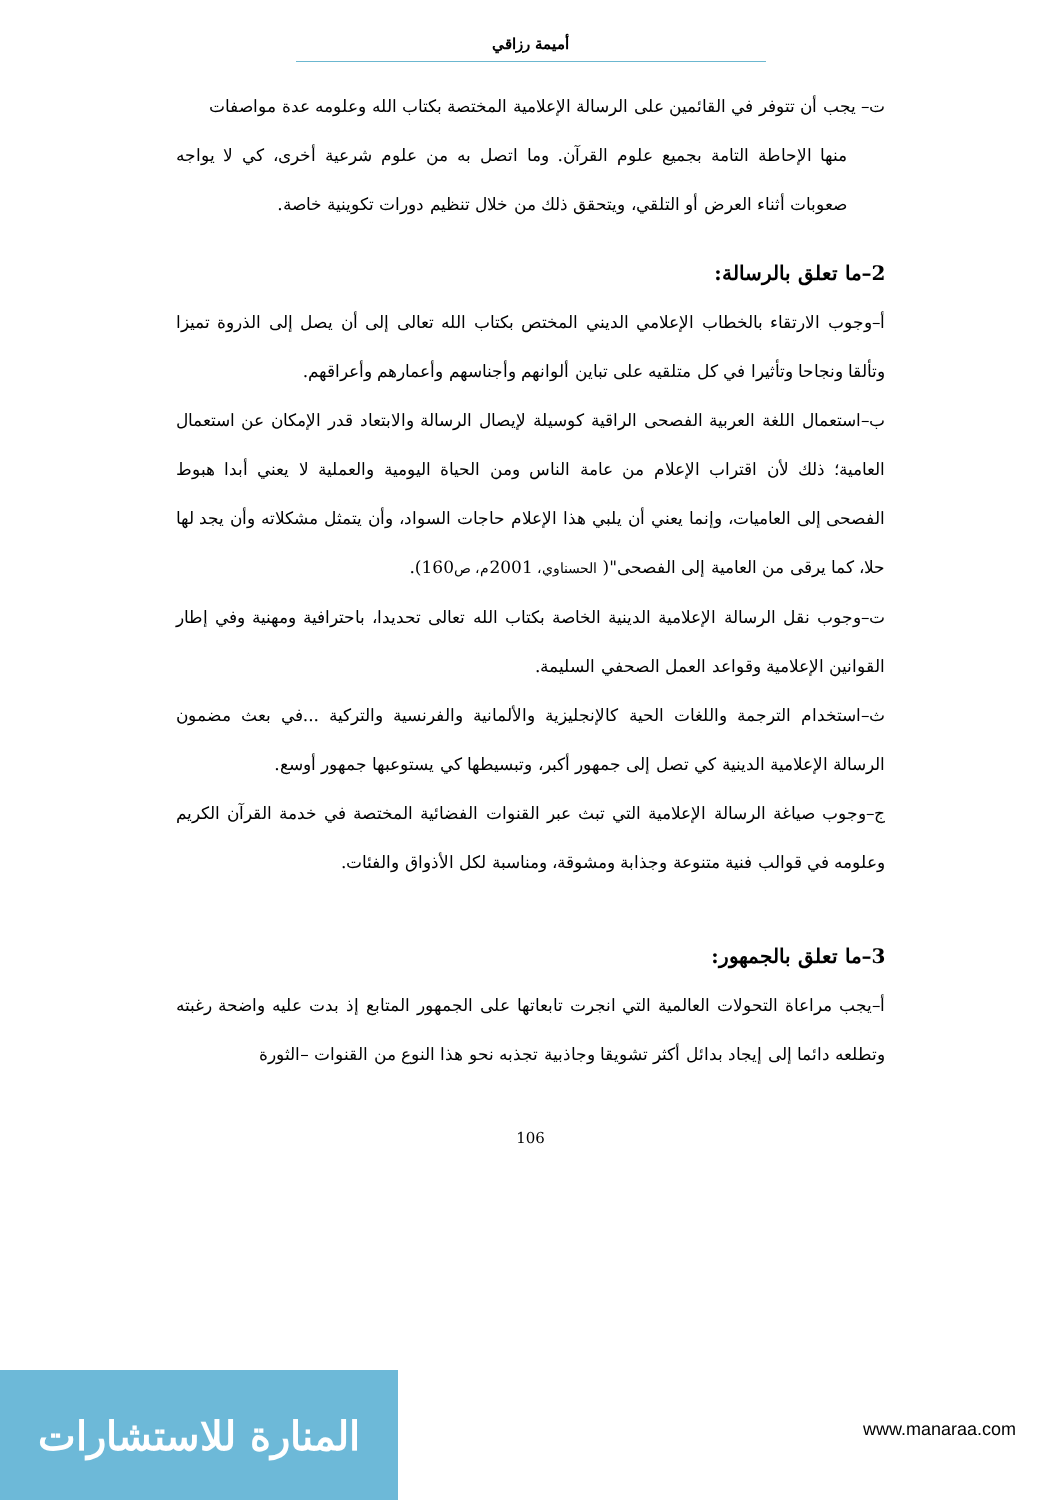أميمة رزاقي
ت– يجب أن تتوفر في القائمين على الرسالة الإعلامية المختصة بكتاب الله وعلومه عدة مواصفات
منها الإحاطة التامة بجميع علوم القرآن. وما اتصل به من علوم شرعية أخرى، كي لا يواجه صعوبات أثناء العرض أو التلقي، ويتحقق ذلك من خلال تنظيم دورات تكوينية خاصة.
2–ما تعلق بالرسالة:
أ–وجوب الارتقاء بالخطاب الإعلامي الديني المختص بكتاب الله تعالى إلى أن يصل إلى الذروة تميزا وتألقا ونجاحا وتأثيرا في كل متلقيه على تباين ألوانهم وأجناسهم وأعمارهم وأعراقهم.
ب–استعمال اللغة العربية الفصحى الراقية كوسيلة لإيصال الرسالة والابتعاد قدر الإمكان عن استعمال العامية؛ ذلك لأن اقتراب الإعلام من عامة الناس ومن الحياة اليومية والعملية لا يعني أبدا هبوط الفصحى إلى العاميات، وإنما يعني أن يلبي هذا الإعلام حاجات السواد، وأن يتمثل مشكلاته وأن يجد لها حلا، كما يرقى من العامية إلى الفصحى"( الحسناوي، 2001م، ص160).
ت–وجوب نقل الرسالة الإعلامية الدينية الخاصة بكتاب الله تعالى تحديدا، باحترافية ومهنية وفي إطار القوانين الإعلامية وقواعد العمل الصحفي السليمة.
ث–استخدام الترجمة واللغات الحية كالإنجليزية والألمانية والفرنسية والتركية ...في بعث مضمون الرسالة الإعلامية الدينية كي تصل إلى جمهور أكبر، وتبسيطها كي يستوعبها جمهور أوسع.
ج–وجوب صياغة الرسالة الإعلامية التي تبث عبر القنوات الفضائية المختصة في خدمة القرآن الكريم وعلومه في قوالب فنية متنوعة وجذابة ومشوقة، ومناسبة لكل الأذواق والفئات.
3–ما تعلق بالجمهور:
أ–يجب مراعاة التحولات العالمية التي انجرت تابعاتها على الجمهور المتابع إذ بدت عليه واضحة رغبته وتطلعه دائما إلى إيجاد بدائل أكثر تشويقا وجاذبية تجذبه نحو هذا النوع من القنوات –الثورة
106
المنارة للاستشارات
www.manaraa.com